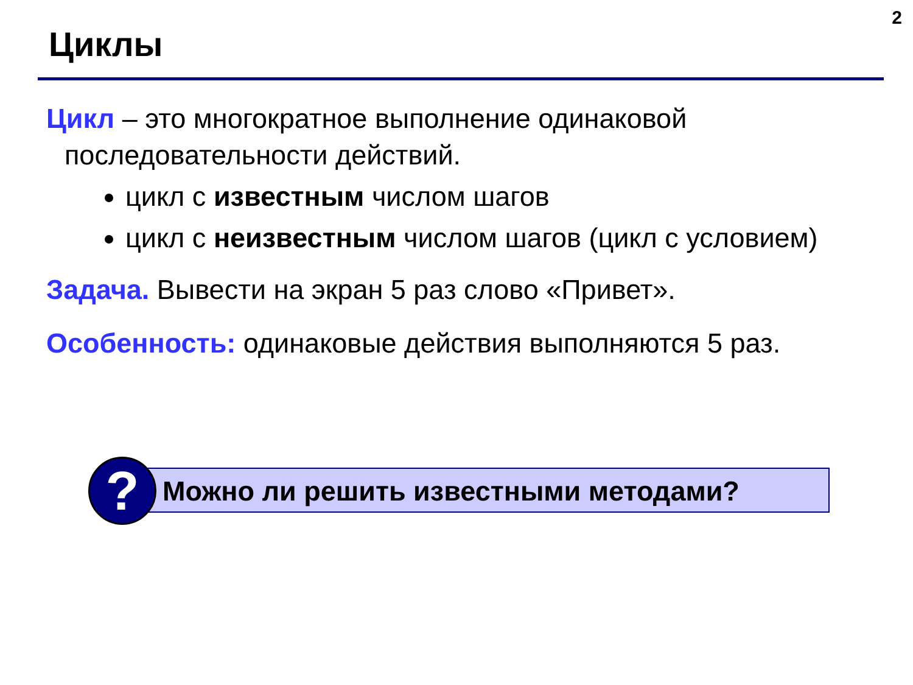2
Циклы
Цикл – это многократное выполнение одинаковой последовательности действий.
цикл с известным числом шагов
цикл с неизвестным числом шагов (цикл с условием)
Задача. Вывести на экран 5 раз слово «Привет».
Особенность: одинаковые действия выполняются 5 раз.
Можно ли решить известными методами?
?